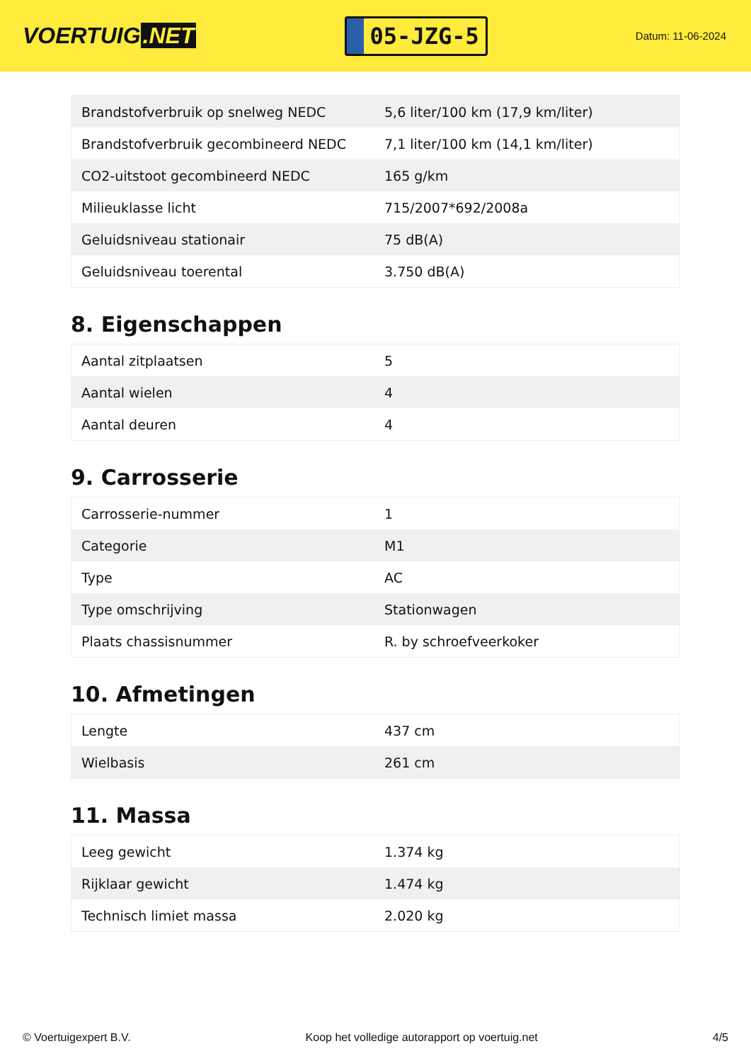VOERTUIG.NET
05-JZG-5
Datum: 11-06-2024
| Brandstofverbruik op snelweg NEDC | 5,6 liter/100 km (17,9 km/liter) |
| Brandstofverbruik gecombineerd NEDC | 7,1 liter/100 km (14,1 km/liter) |
| CO2-uitstoot gecombineerd NEDC | 165 g/km |
| Milieuklasse licht | 715/2007*692/2008a |
| Geluidsniveau stationair | 75 dB(A) |
| Geluidsniveau toerental | 3.750 dB(A) |
8. Eigenschappen
| Aantal zitplaatsen | 5 |
| Aantal wielen | 4 |
| Aantal deuren | 4 |
9. Carrosserie
| Carrosserie-nummer | 1 |
| Categorie | M1 |
| Type | AC |
| Type omschrijving | Stationwagen |
| Plaats chassisnummer | R. by schroefveerkoker |
10. Afmetingen
| Lengte | 437 cm |
| Wielbasis | 261 cm |
11. Massa
| Leeg gewicht | 1.374 kg |
| Rijklaar gewicht | 1.474 kg |
| Technisch limiet massa | 2.020 kg |
© Voertuigexpert B.V. Koop het volledige autorapport op voertuig.net 4/5